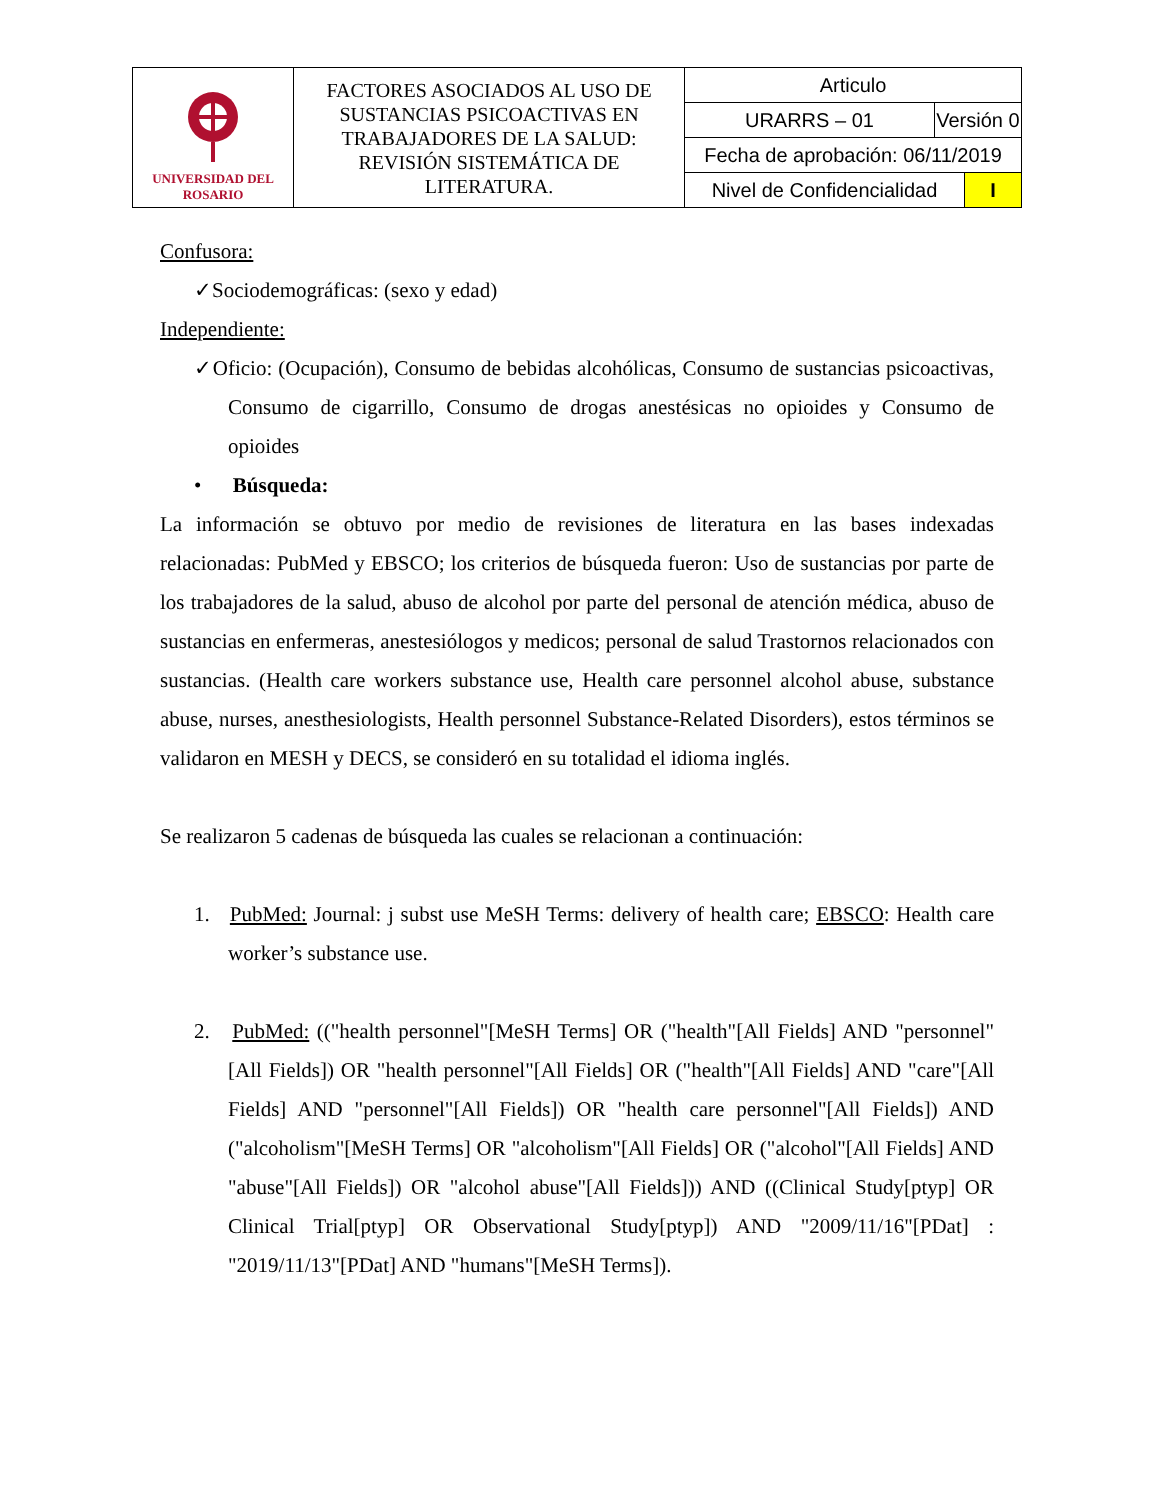| UNIVERSIDAD DEL ROSARIO | FACTORES ASOCIADOS AL USO DE SUSTANCIAS PSICOACTIVAS EN TRABAJADORES DE LA SALUD: REVISIÓN SISTEMÁTICA DE LITERATURA. | Articulo | | |
| | | URARRS – 01 | Versión 0 | |
| | | Fecha de aprobación: 06/11/2019 | | |
| | | Nivel de Confidencialidad | | I |
Confusora:
✓Sociodemográficas: (sexo y edad)
Independiente:
✓Oficio: (Ocupación), Consumo de bebidas alcohólicas, Consumo de sustancias psicoactivas, Consumo de cigarrillo, Consumo de drogas anestésicas no opioides y Consumo de opioides
• Búsqueda:
La información se obtuvo por medio de revisiones de literatura en las bases indexadas relacionadas: PubMed y EBSCO; los criterios de búsqueda fueron: Uso de sustancias por parte de los trabajadores de la salud, abuso de alcohol por parte del personal de atención médica, abuso de sustancias en enfermeras, anestesiólogos y medicos; personal de salud Trastornos relacionados con sustancias. (Health care workers substance use, Health care personnel alcohol abuse, substance abuse, nurses, anesthesiologists, Health personnel Substance-Related Disorders), estos términos se validaron en MESH y DECS, se consideró en su totalidad el idioma inglés.
Se realizaron 5 cadenas de búsqueda las cuales se relacionan a continuación:
1. PubMed: Journal: j subst use MeSH Terms: delivery of health care; EBSCO: Health care worker’s substance use.
2. PubMed: (("health personnel"[MeSH Terms] OR ("health"[All Fields] AND "personnel"[All Fields]) OR "health personnel"[All Fields] OR ("health"[All Fields] AND "care"[All Fields] AND "personnel"[All Fields]) OR "health care personnel"[All Fields]) AND ("alcoholism"[MeSH Terms] OR "alcoholism"[All Fields] OR ("alcohol"[All Fields] AND "abuse"[All Fields]) OR "alcohol abuse"[All Fields])) AND ((Clinical Study[ptyp] OR Clinical Trial[ptyp] OR Observational Study[ptyp]) AND "2009/11/16"[PDat] : "2019/11/13"[PDat] AND "humans"[MeSH Terms]).